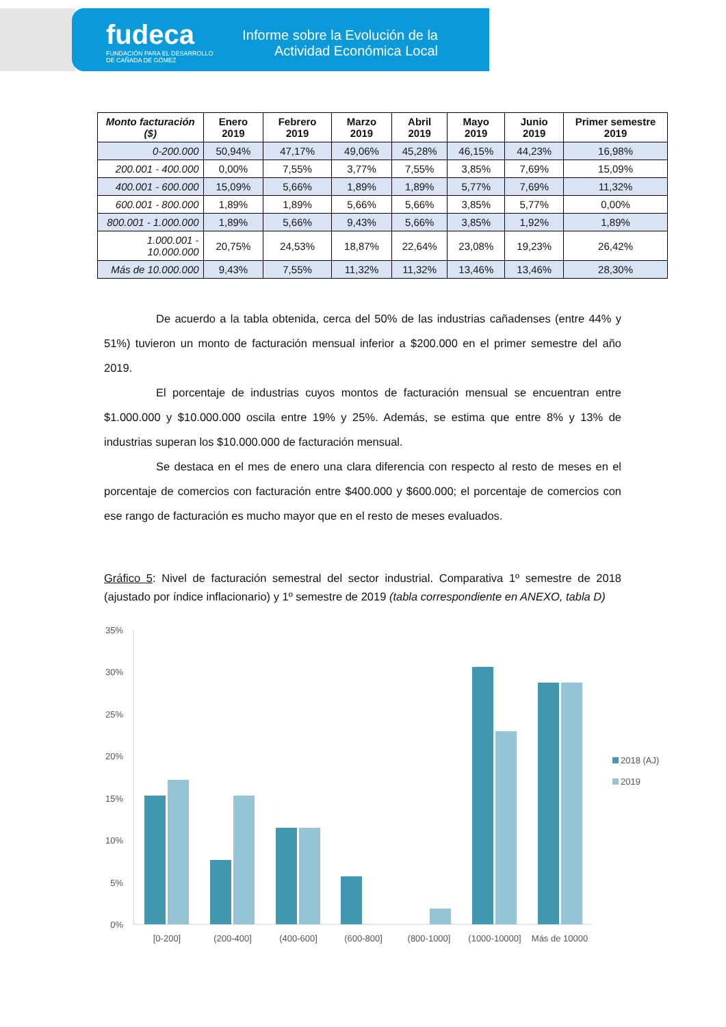fudeca
FUNDACIÓN PARA EL DESARROLLO
DE CAÑADA DE GÓMEZ
Informe sobre la Evolución de la Actividad Económica Local
| Monto facturación ($) | Enero 2019 | Febrero 2019 | Marzo 2019 | Abril 2019 | Mayo 2019 | Junio 2019 | Primer semestre 2019 |
| --- | --- | --- | --- | --- | --- | --- | --- |
| 0-200.000 | 50,94% | 47,17% | 49,06% | 45,28% | 46,15% | 44,23% | 16,98% |
| 200.001 - 400.000 | 0,00% | 7,55% | 3,77% | 7,55% | 3,85% | 7,69% | 15,09% |
| 400.001 - 600.000 | 15,09% | 5,66% | 1,89% | 1,89% | 5,77% | 7,69% | 11,32% |
| 600.001 - 800.000 | 1,89% | 1,89% | 5,66% | 5,66% | 3,85% | 5,77% | 0,00% |
| 800.001 - 1.000.000 | 1,89% | 5,66% | 9,43% | 5,66% | 3,85% | 1,92% | 1,89% |
| 1.000.001 - 10.000.000 | 20,75% | 24,53% | 18,87% | 22,64% | 23,08% | 19,23% | 26,42% |
| Más de 10.000.000 | 9,43% | 7,55% | 11,32% | 11,32% | 13,46% | 13,46% | 28,30% |
De acuerdo a la tabla obtenida, cerca del 50% de las industrias cañadenses (entre 44% y 51%) tuvieron un monto de facturación mensual inferior a $200.000 en el primer semestre del año 2019.
El porcentaje de industrias cuyos montos de facturación mensual se encuentran entre $1.000.000 y $10.000.000 oscila entre 19% y 25%. Además, se estima que entre 8% y 13% de industrias superan los $10.000.000 de facturación mensual.
Se destaca en el mes de enero una clara diferencia con respecto al resto de meses en el porcentaje de comercios con facturación entre $400.000 y $600.000; el porcentaje de comercios con ese rango de facturación es mucho mayor que en el resto de meses evaluados.
Gráfico 5: Nivel de facturación semestral del sector industrial. Comparativa 1º semestre de 2018 (ajustado por índice inflacionario) y 1º semestre de 2019 (tabla correspondiente en ANEXO, tabla D)
35%
30%
25%
20%
15%
10%
5%
0%
[0-200]
(200-400]
(400-600]
(600-800]
(800-1000]
(1000-10000]
Más de 10000
2018 (AJ)
2019